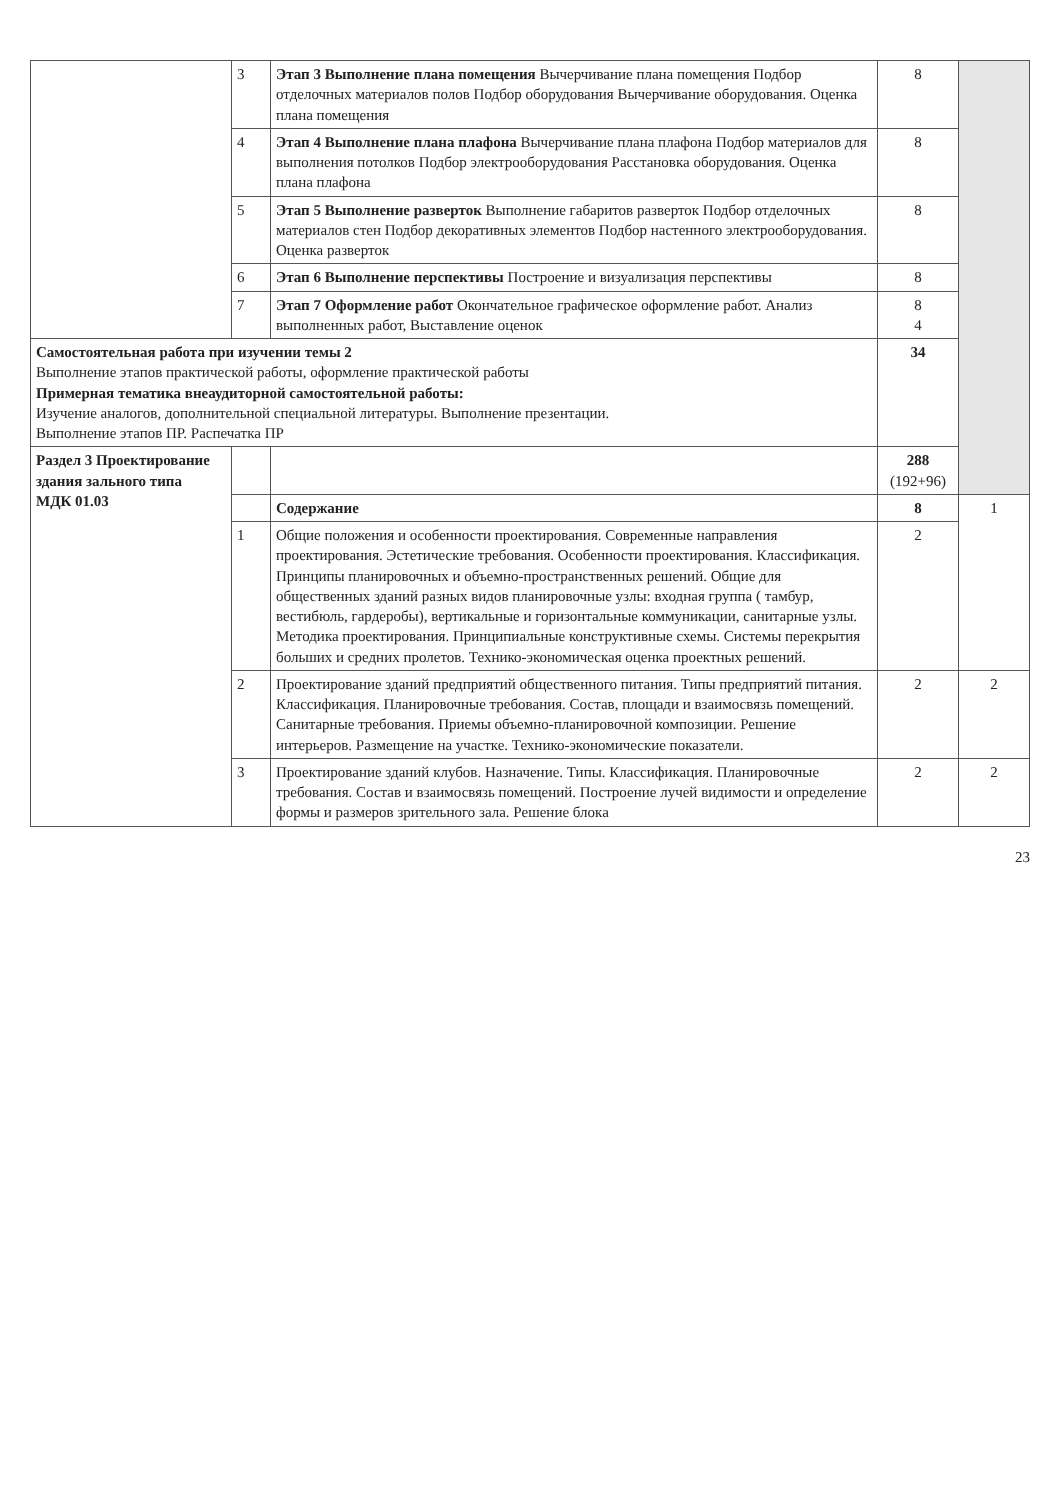| | 3 | Этап 3 Выполнение плана помещения Вычерчивание плана помещения Подбор отделочных материалов полов Подбор оборудования Вычерчивание оборудования. Оценка плана помещения | 8 | |
| | 4 | Этап 4 Выполнение плана плафона Вычерчивание плана плафона Подбор материалов для выполнения потолков Подбор электрооборудования Расстановка оборудования. Оценка плана плафона | 8 | |
| | 5 | Этап 5 Выполнение разверток Выполнение габаритов разверток Подбор отделочных материалов стен Подбор декоративных элементов Подбор настенного электрооборудования. Оценка разверток | 8 | |
| | 6 | Этап 6 Выполнение перспективы Построение и визуализация перспективы | 8 | |
| | 7 | Этап 7 Оформление работ Окончательное графическое оформление работ. Анализ выполненных работ, Выставление оценок | 8 4 | |
| Самостоятельная работа при изучении темы 2 Выполнение этапов практической работы, оформление практической работы Примерная тематика внеаудиторной самостоятельной работы: Изучение аналогов, дополнительной специальной литературы. Выполнение презентации. Выполнение этапов ПР. Распечатка ПР | | | 34 | |
| Раздел 3 Проектирование здания зального типа МДК 01.03 | | | 288 (192+96) | |
| | | Содержание | 8 | 1 |
| | 1 | Общие положения и особенности проектирования. Современные направления проектирования. Эстетические требования. Особенности проектирования. Классификация. Принципы планировочных и объемно-пространственных решений. Общие для общественных зданий разных видов планировочные узлы: входная группа ( тамбур, вестибюль, гардеробы), вертикальные и горизонтальные коммуникации, санитарные узлы. Методика проектирования. Принципиальные конструктивные схемы. Системы перекрытия больших и средних пролетов. Технико-экономическая оценка проектных решений. | 2 | |
| | 2 | Проектирование зданий предприятий общественного питания. Типы предприятий питания. Классификация. Планировочные требования. Состав, площади и взаимосвязь помещений. Санитарные требования. Приемы объемно-планировочной композиции. Решение интерьеров. Размещение на участке. Технико-экономические показатели. | 2 | 2 |
| | 3 | Проектирование зданий клубов. Назначение. Типы. Классификация. Планировочные требования. Состав и взаимосвязь помещений. Построение лучей видимости и определение формы и размеров зрительного зала. Решение блока | 2 | 2 |
23